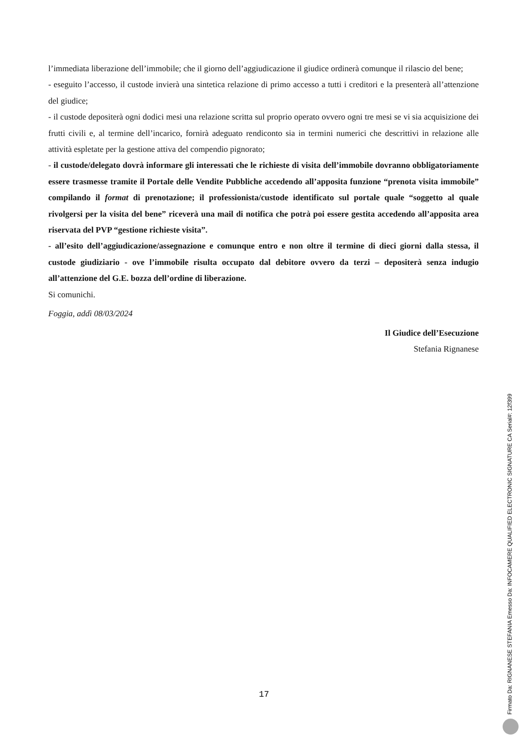l’immediata liberazione dell’immobile; che il giorno dell’aggiudicazione il giudice ordinerà comunque il rilascio del bene;
- eseguito l’accesso, il custode invierà una sintetica relazione di primo accesso a tutti i creditori e la presenterà all’attenzione del giudice;
- il custode depositerà ogni dodici mesi una relazione scritta sul proprio operato ovvero ogni tre mesi se vi sia acquisizione dei frutti civili e, al termine dell’incarico, fornirà adeguato rendiconto sia in termini numerici che descrittivi in relazione alle attività espletate per la gestione attiva del compendio pignorato;
- il custode/delegato dovrà informare gli interessati che le richieste di visita dell’immobile dovranno obbligatoriamente essere trasmesse tramite il Portale delle Vendite Pubbliche accedendo all’apposita funzione “prenota visita immobile” compilando il format di prenotazione; il professionista/custode identificato sul portale quale “soggetto al quale rivolgersi per la visita del bene” riceverà una mail di notifica che potrà poi essere gestita accedendo all’apposita area riservata del PVP “gestione richieste visita”.
- all’esito dell’aggiudicazione/assegnazione e comunque entro e non oltre il termine di dieci giorni dalla stessa, il custode giudiziario - ove l’immobile risulta occupato dal debitore ovvero da terzi – depositerà senza indugio all’attenzione del G.E. bozza dell’ordine di liberazione.
Si comunichi.
Foggia, addì 08/03/2024
Il Giudice dell’Esecuzione
Stefania Rignanese
17
Firmato Da: RIGNANESE STEFANIA Emesso Da: INFOCAMERE QUALIFIED ELECTRONIC SIGNATURE CA Serial#: 12f399